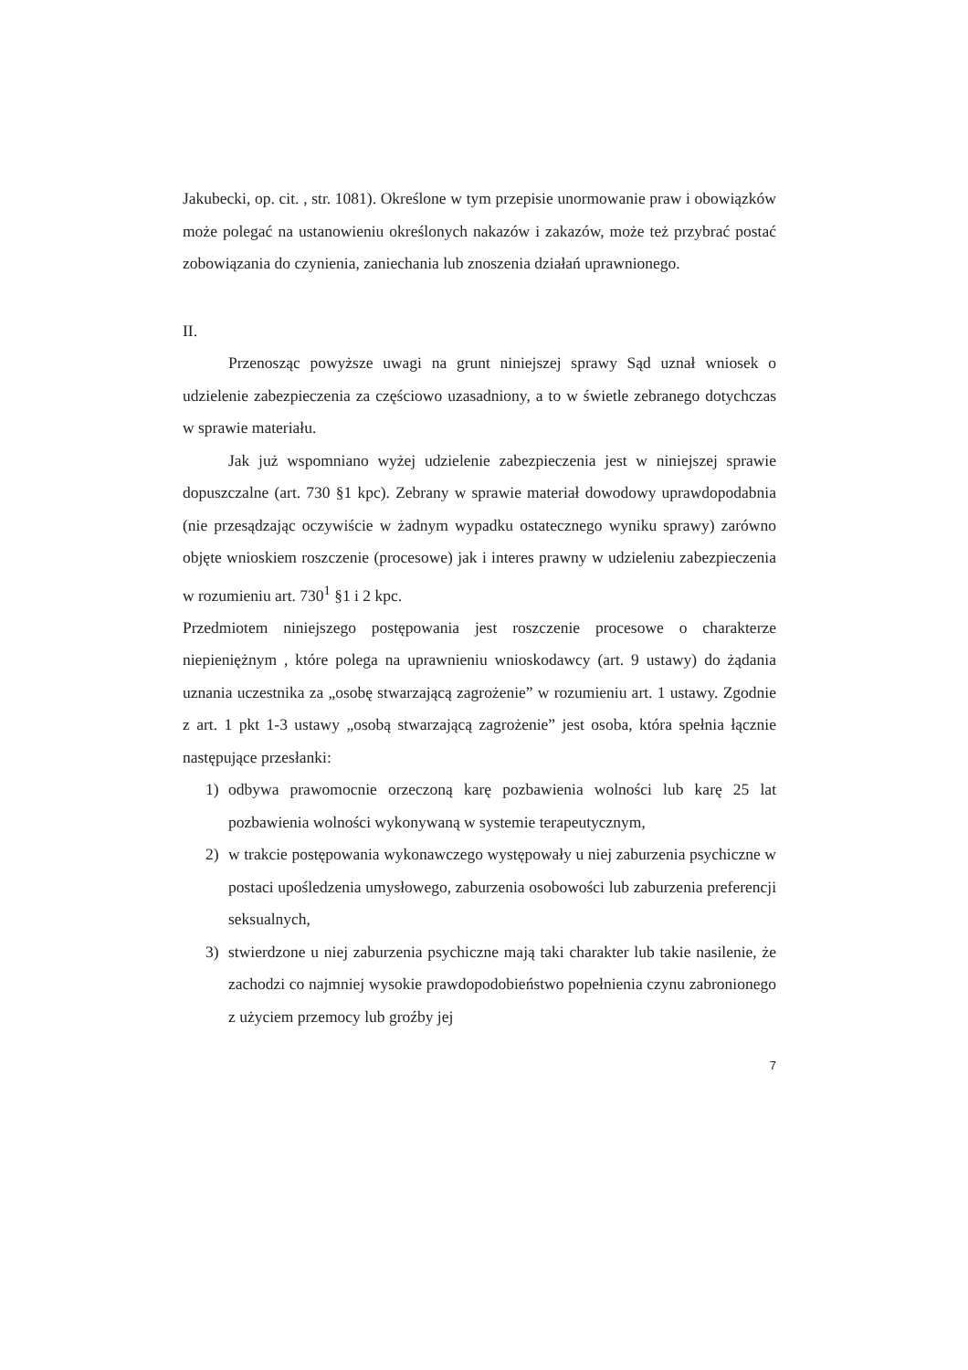Jakubecki, op. cit. , str. 1081). Określone w tym przepisie unormowanie praw i obowiązków może polegać na ustanowieniu określonych nakazów i zakazów, może też przybrać postać zobowiązania do czynienia, zaniechania lub znoszenia działań uprawnionego.
II.
Przenosząc powyższe uwagi na grunt niniejszej sprawy Sąd uznał wniosek o udzielenie zabezpieczenia za częściowo uzasadniony, a to w świetle zebranego dotychczas w sprawie materiału.
Jak już wspomniano wyżej udzielenie zabezpieczenia jest w niniejszej sprawie dopuszczalne (art. 730 §1 kpc). Zebrany w sprawie materiał dowodowy uprawdopodabnia (nie przesądzając oczywiście w żadnym wypadku ostatecznego wyniku sprawy) zarówno objęte wnioskiem roszczenie (procesowe) jak i interes prawny w udzieleniu zabezpieczenia w rozumieniu art. 730<sup>1</sup> §1 i 2 kpc.
Przedmiotem niniejszego postępowania jest roszczenie procesowe o charakterze niepieniężnym , które polega na uprawnieniu wnioskodawcy (art. 9 ustawy) do żądania uznania uczestnika za „osobę stwarzającą zagrożenie” w rozumieniu art. 1 ustawy. Zgodnie z art. 1 pkt 1-3 ustawy „osobą stwarzającą zagrożenie” jest osoba, która spełnia łącznie następujące przesłanki:
1) odbywa prawomocnie orzeczoną karę pozbawienia wolności lub karę 25 lat pozbawienia wolności wykonywaną w systemie terapeutycznym,
2) w trakcie postępowania wykonawczego występowały u niej zaburzenia psychiczne w postaci upośledzenia umysłowego, zaburzenia osobowości lub zaburzenia preferencji seksualnych,
3) stwierdzone u niej zaburzenia psychiczne mają taki charakter lub takie nasilenie, że zachodzi co najmniej wysokie prawdopodobieństwo popełnienia czynu zabronionego z użyciem przemocy lub groźby jej
7